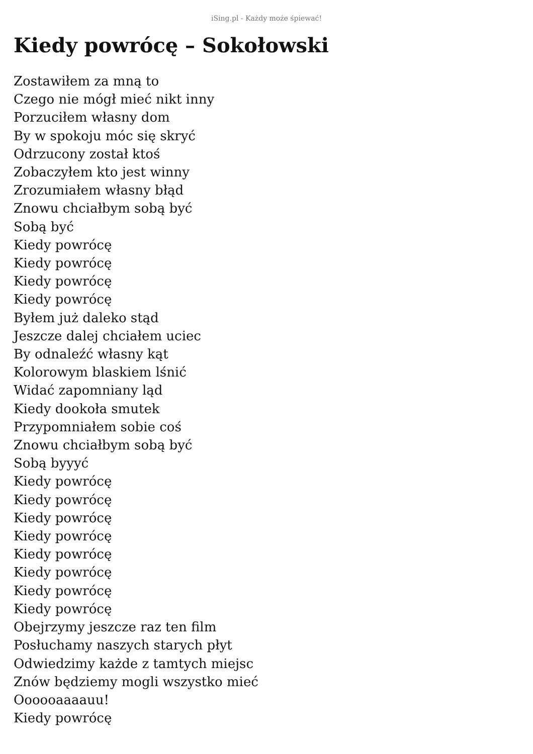iSing.pl - Każdy może śpiewać!
Kiedy powrócę – Sokołowski
Zostawiłem za mną to
Czego nie mógł mieć nikt inny
Porzuciłem własny dom
By w spokoju móc się skryć
Odrzucony został ktoś
Zobaczyłem kto jest winny
Zrozumiałem własny błąd
Znowu chciałbym sobą być
Sobą być
Kiedy powrócę
Kiedy powrócę
Kiedy powrócę
Kiedy powrócę
Byłem już daleko stąd
Jeszcze dalej chciałem uciec
By odnaleźć własny kąt
Kolorowym blaskiem lśnić
Widać zapomniany ląd
Kiedy dookoła smutek
Przypomniałem sobie coś
Znowu chciałbym sobą być
Sobą byyyć
Kiedy powrócę
Kiedy powrócę
Kiedy powrócę
Kiedy powrócę
Kiedy powrócę
Kiedy powrócę
Kiedy powrócę
Kiedy powrócę
Obejrzymy jeszcze raz ten film
Posłuchamy naszych starych płyt
Odwiedzimy każde z tamtych miejsc
Znów będziemy mogli wszystko mieć
Oooooaaaauu!
Kiedy powrócę